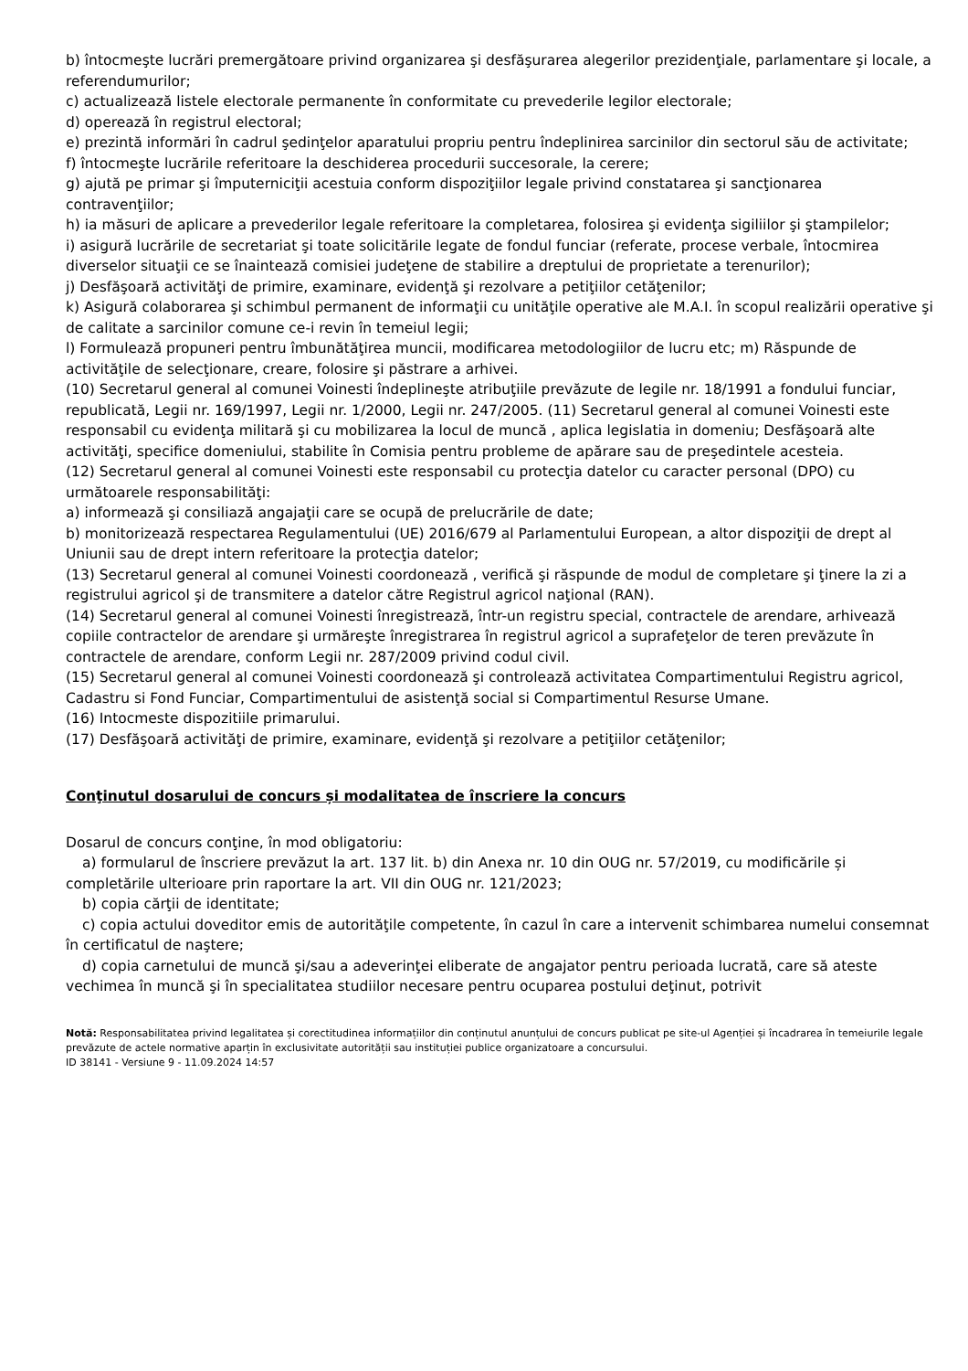b) întocmeşte lucrări premergătoare privind organizarea şi desfăşurarea alegerilor prezidenţiale, parlamentare şi locale, a referendumurilor;
c) actualizează listele electorale permanente în conformitate cu prevederile legilor electorale;
d) operează în registrul electoral;
e) prezintă informări în cadrul şedinţelor aparatului propriu pentru îndeplinirea sarcinilor din sectorul său de activitate;
f) întocmeşte lucrările referitoare la deschiderea procedurii succesorale, la cerere;
g) ajută pe primar şi împuterniciţii acestuia conform dispoziţiilor legale privind constatarea şi sancţionarea contravenţiilor;
h) ia măsuri de aplicare a prevederilor legale referitoare la completarea, folosirea şi evidenţa sigiliilor şi ştampilelor;
i) asigură lucrările de secretariat şi toate solicitările legate de fondul funciar (referate, procese verbale, întocmirea diverselor situaţii ce se înaintează comisiei judeţene de stabilire a dreptului de proprietate a terenurilor);
j) Desfăşoară activităţi de primire, examinare, evidenţă şi rezolvare a petiţiilor cetăţenilor;
k) Asigură colaborarea şi schimbul permanent de informaţii cu unităţile operative ale M.A.I. în scopul realizării operative şi de calitate a sarcinilor comune ce-i revin în temeiul legii;
l) Formulează propuneri pentru îmbunătăţirea muncii, modificarea metodologiilor de lucru etc; m) Răspunde de activităţile de selecţionare, creare, folosire şi păstrare a arhivei.
(10) Secretarul general al comunei Voinesti îndeplineşte atribuţiile prevăzute de legile nr. 18/1991 a fondului funciar, republicată, Legii nr. 169/1997, Legii nr. 1/2000, Legii nr. 247/2005. (11) Secretarul general al comunei Voinesti este responsabil cu evidenţa militară şi cu mobilizarea la locul de muncă , aplica legislatia in domeniu; Desfăşoară alte activităţi, specifice domeniului, stabilite în Comisia pentru probleme de apărare sau de preşedintele acesteia.
(12) Secretarul general al comunei Voinesti este responsabil cu protecţia datelor cu caracter personal (DPO) cu următoarele responsabilităţi:
a) informează şi consiliază angajaţii care se ocupă de prelucrările de date;
b) monitorizează respectarea Regulamentului (UE) 2016/679 al Parlamentului European, a altor dispoziţii de drept al Uniunii sau de drept intern referitoare la protecţia datelor;
(13) Secretarul general al comunei Voinesti coordonează , verifică şi răspunde de modul de completare şi ţinere la zi a registrului agricol şi de transmitere a datelor către Registrul agricol naţional (RAN).
(14) Secretarul general al comunei Voinesti înregistrează, într-un registru special, contractele de arendare, arhivează copiile contractelor de arendare şi urmăreşte înregistrarea în registrul agricol a suprafeţelor de teren prevăzute în contractele de arendare, conform Legii nr. 287/2009 privind codul civil.
(15) Secretarul general al comunei Voinesti coordonează şi controlează activitatea Compartimentului Registru agricol, Cadastru si Fond Funciar, Compartimentului de asistenţă social si Compartimentul Resurse Umane.
(16) Intocmeste dispozitiile primarului.
(17) Desfăşoară activităţi de primire, examinare, evidenţă şi rezolvare a petiţiilor cetăţenilor;
Conţinutul dosarului de concurs și modalitatea de înscriere la concurs
Dosarul de concurs conţine, în mod obligatoriu:
a) formularul de înscriere prevăzut la art. 137 lit. b) din Anexa nr. 10 din OUG nr. 57/2019, cu modificările și completările ulterioare prin raportare la art. VII din OUG nr. 121/2023;
b) copia cărţii de identitate;
c) copia actului doveditor emis de autorităţile competente, în cazul în care a intervenit schimbarea numelui consemnat în certificatul de naştere;
d) copia carnetului de muncă şi/sau a adeverinţei eliberate de angajator pentru perioada lucrată, care să ateste vechimea în muncă şi în specialitatea studiilor necesare pentru ocuparea postului deţinut, potrivit
Notă: Responsabilitatea privind legalitatea și corectitudinea informațiilor din conținutul anunțului de concurs publicat pe site-ul Agenției și încadrarea în temeiurile legale prevăzute de actele normative aparțin în exclusivitate autorității sau instituției publice organizatoare a concursului.
ID 38141 - Versiune 9 - 11.09.2024 14:57